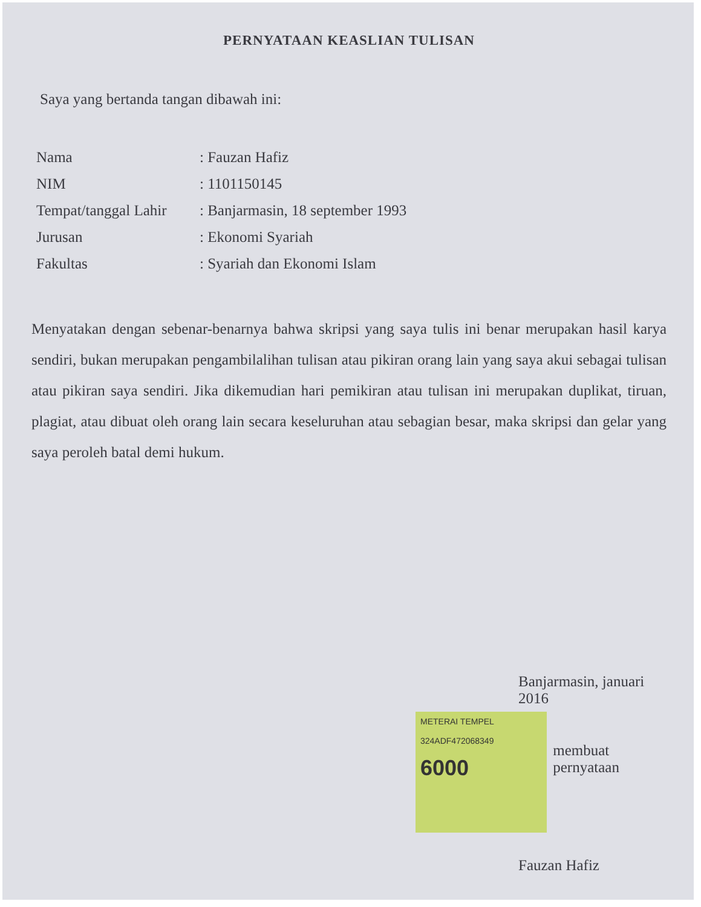PERNYATAAN KEASLIAN TULISAN
Saya yang bertanda tangan dibawah ini:
| Nama | : Fauzan Hafiz |
| NIM | : 1101150145 |
| Tempat/tanggal Lahir | : Banjarmasin, 18 september 1993 |
| Jurusan | : Ekonomi Syariah |
| Fakultas | : Syariah dan Ekonomi Islam |
Menyatakan dengan sebenar-benarnya bahwa skripsi yang saya tulis ini benar merupakan hasil karya sendiri, bukan merupakan pengambilalihan tulisan atau pikiran orang lain yang saya akui sebagai tulisan atau pikiran saya sendiri. Jika dikemudian hari pemikiran atau tulisan ini merupakan duplikat, tiruan, plagiat, atau dibuat oleh orang lain secara keseluruhan atau sebagian besar, maka skripsi dan gelar yang saya peroleh batal demi hukum.
Banjarmasin, januari 2016
METERAI TEMPEL
324ADF472068349
6000
membuat pernyataan
Fauzan Hafiz